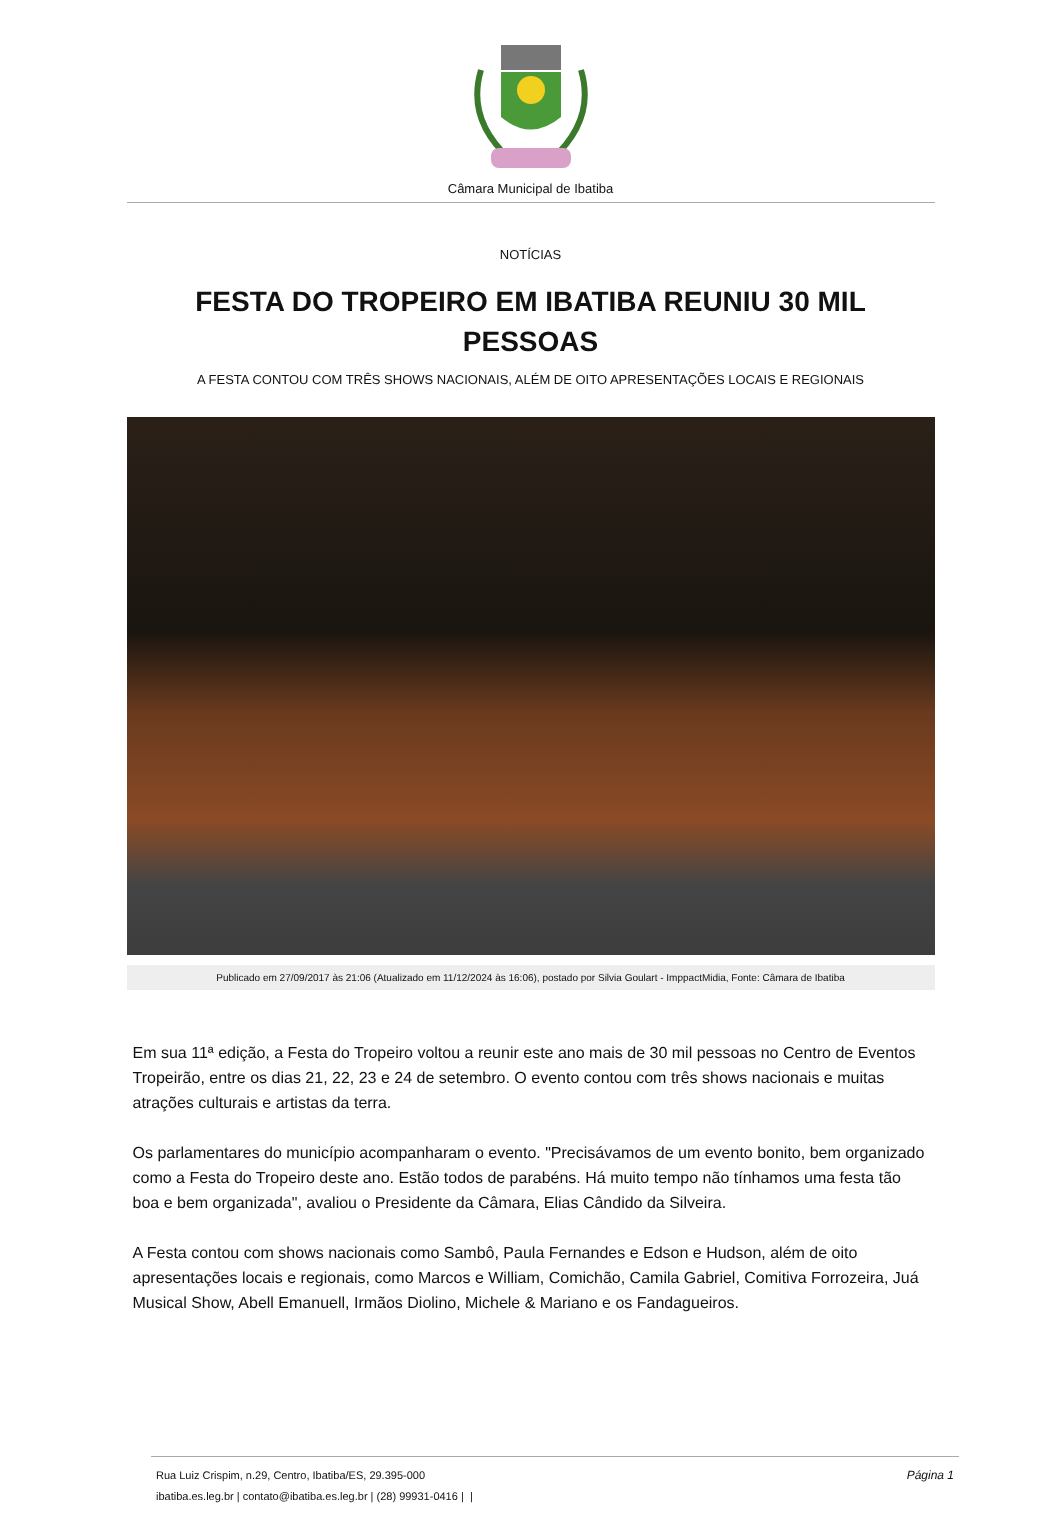Câmara Municipal de Ibatiba
NOTÍCIAS
FESTA DO TROPEIRO EM IBATIBA REUNIU 30 MIL PESSOAS
A FESTA CONTOU COM TRÊS SHOWS NACIONAIS, ALÉM DE OITO APRESENTAÇÕES LOCAIS E REGIONAIS
Publicado em 27/09/2017 às 21:06 (Atualizado em 11/12/2024 às 16:06), postado por Silvia Goulart - ImppactMidia, Fonte: Câmara de Ibatiba
Em sua 11ª edição, a Festa do Tropeiro voltou a reunir este ano mais de 30 mil pessoas no Centro de Eventos Tropeirão, entre os dias 21, 22, 23 e 24 de setembro. O evento contou com três shows nacionais e muitas atrações culturais e artistas da terra.
Os parlamentares do município acompanharam o evento. "Precisávamos de um evento bonito, bem organizado como a Festa do Tropeiro deste ano. Estão todos de parabéns. Há muito tempo não tínhamos uma festa tão boa e bem organizada", avaliou o Presidente da Câmara, Elias Cândido da Silveira.
A Festa contou com shows nacionais como Sambô, Paula Fernandes e Edson e Hudson, além de oito apresentações locais e regionais, como Marcos e William, Comichão, Camila Gabriel, Comitiva Forrozeira, Juá Musical Show, Abell Emanuell, Irmãos Diolino, Michele & Mariano e os Fandagueiros.
Página 1 Rua Luiz Crispim, n.29, Centro, Ibatiba/ES, 29.395-000
ibatiba.es.leg.br | contato@ibatiba.es.leg.br | (28) 99931-0416 | |